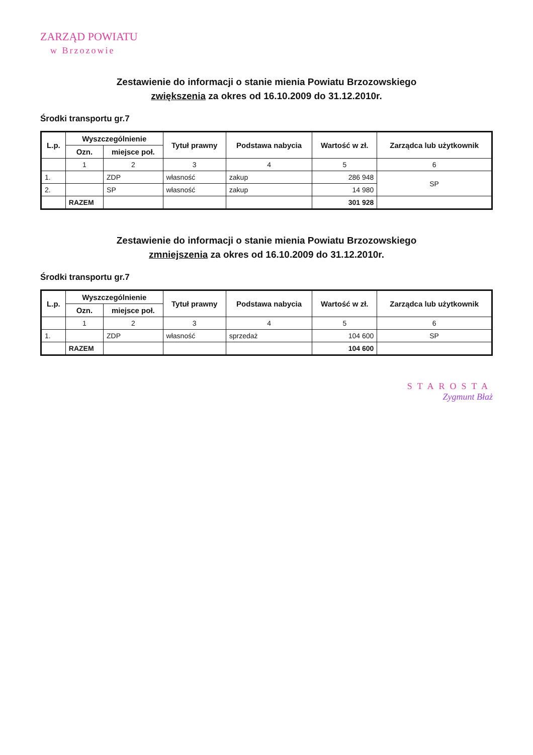ZARZĄD POWIATU
w Brzozowie
Zestawienie do informacji o stanie mienia Powiatu Brzozowskiego
zwiększenia za okres od 16.10.2009 do 31.12.2010r.
Środki transportu gr.7
| L.p. | Wyszczególnienie | | Tytuł prawny | Podstawa nabycia | Wartość w zł. | Zarządca lub użytkownik |
| --- | --- | --- | --- | --- | --- | --- |
| | Ozn. | miejsce poł. | | | | |
| | 1 | 2 | 3 | 4 | 5 | 6 |
| 1. | | ZDP | własność | zakup | 286 948 | SP |
| 2. | | SP | własność | zakup | 14 980 | |
| | RAZEM | | | | 301 928 | |
Zestawienie do informacji o stanie mienia Powiatu Brzozowskiego
zmniejszenia za okres od 16.10.2009 do 31.12.2010r.
Środki transportu gr.7
| L.p. | Wyszczególnienie | | Tytuł prawny | Podstawa nabycia | Wartość w zł. | Zarządca lub użytkownik |
| --- | --- | --- | --- | --- | --- | --- |
| | Ozn. | miejsce poł. | | | | |
| | 1 | 2 | 3 | 4 | 5 | 6 |
| 1. | | ZDP | własność | sprzedaż | 104 600 | SP |
| | RAZEM | | | | 104 600 | |
STAROSTA
Zygmunt Błaż